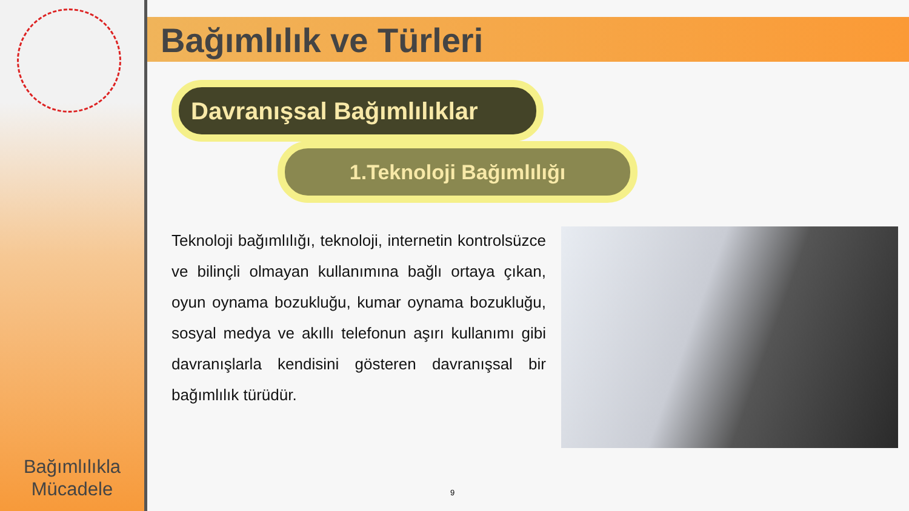Bağımlılıkla
Mücadele
Bağımlılık ve Türleri
Davranışsal Bağımlılıklar
1.Teknoloji Bağımlılığı
Teknoloji bağımlılığı, teknoloji, internetin kontrolsüzce ve bilinçli olmayan kullanımına bağlı ortaya çıkan, oyun oynama bozukluğu, kumar oynama bozukluğu, sosyal medya ve akıllı telefonun aşırı kullanımı gibi davranışlarla kendisini gösteren davranışsal bir bağımlılık türüdür.
9